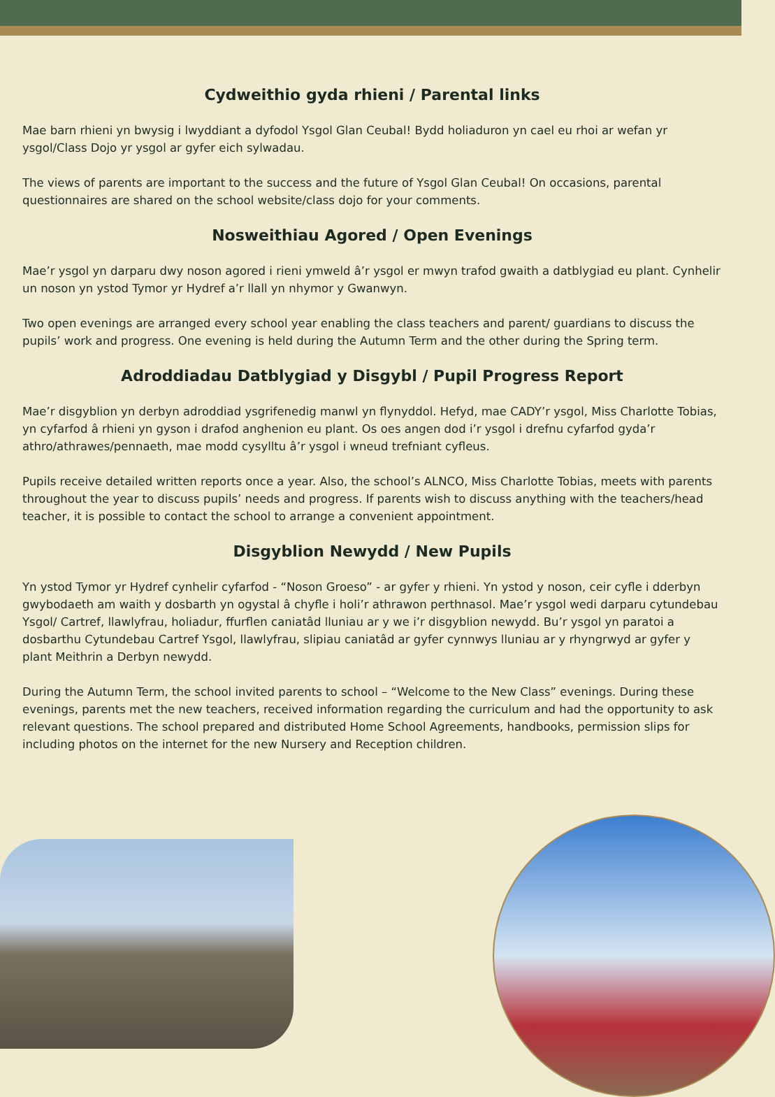Cydweithio gyda rhieni / Parental links
Mae barn rhieni yn bwysig i lwyddiant a dyfodol Ysgol Glan Ceubal! Bydd holiaduron yn cael eu rhoi ar wefan yr ysgol/Class Dojo yr ysgol ar gyfer eich sylwadau.
The views of parents are important to the success and the future of Ysgol Glan Ceubal! On occasions, parental questionnaires are shared on the school website/class dojo for your comments.
Nosweithiau Agored / Open Evenings
Mae’r ysgol yn darparu dwy noson agored i rieni ymweld â’r ysgol er mwyn trafod gwaith a datblygiad eu plant. Cynhelir un noson yn ystod Tymor yr Hydref a’r llall yn nhymor y Gwanwyn.
Two open evenings are arranged every school year enabling the class teachers and parent/ guardians to discuss the pupils’ work and progress. One evening is held during the Autumn Term and the other during the Spring term.
Adroddiadau Datblygiad y Disgybl / Pupil Progress Report
Mae’r disgyblion yn derbyn adroddiad ysgrifenedig manwl yn flynyddol. Hefyd, mae CADY’r ysgol, Miss Charlotte Tobias, yn cyfarfod â rhieni yn gyson i drafod anghenion eu plant. Os oes angen dod i’r ysgol i drefnu cyfarfod gyda’r athro/athrawes/pennaeth, mae modd cysylltu â’r ysgol i wneud trefniant cyfleus.
Pupils receive detailed written reports once a year. Also, the school’s ALNCO, Miss Charlotte Tobias, meets with parents throughout the year to discuss pupils’ needs and progress. If parents wish to discuss anything with the teachers/head teacher, it is possible to contact the school to arrange a convenient appointment.
Disgyblion Newydd / New Pupils
Yn ystod Tymor yr Hydref cynhelir cyfarfod - “Noson Groeso” - ar gyfer y rhieni. Yn ystod y noson, ceir cyfle i dderbyn gwybodaeth am waith y dosbarth yn ogystal â chyfle i holi’r athrawon perthnasol. Mae’r ysgol wedi darparu cytundebau Ysgol/ Cartref, llawlyfrau, holiadur, ffurflen caniatâd lluniau ar y we i’r disgyblion newydd. Bu’r ysgol yn paratoi a dosbarthu Cytundebau Cartref Ysgol, llawlyfrau, slipiau caniatâd ar gyfer cynnwys lluniau ar y rhyngrwyd ar gyfer y plant Meithrin a Derbyn newydd.
During the Autumn Term, the school invited parents to school – “Welcome to the New Class” evenings. During these evenings, parents met the new teachers, received information regarding the curriculum and had the opportunity to ask relevant questions. The school prepared and distributed Home School Agreements, handbooks, permission slips for including photos on the internet for the new Nursery and Reception children.